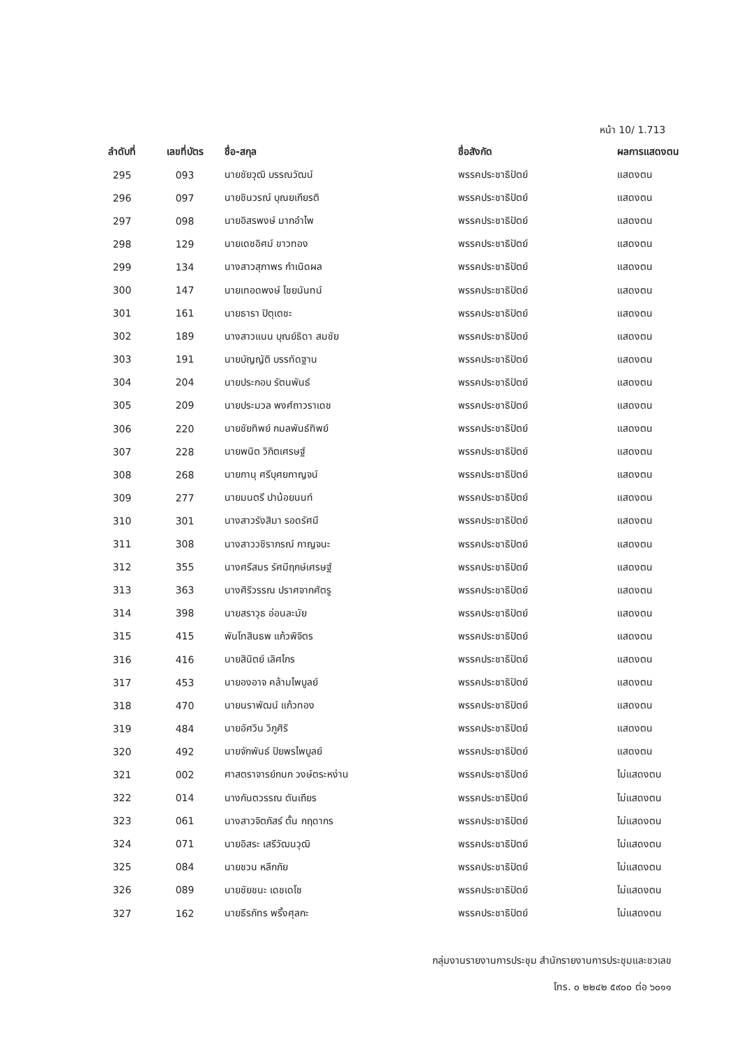หน้า 10/ 1.713
| ลำดับที่ | เลขที่บัตร | ชื่อ-สกุล | ชื่อสังกัด | ผลการแสดงตน |
| --- | --- | --- | --- | --- |
| 295 | 093 | นายชัยวุฒิ บรรณวัฒน์ | พรรคประชาธิปัตย์ | แสดงตน |
| 296 | 097 | นายชินวรณ์ บุณยเกียรติ | พรรคประชาธิปัตย์ | แสดงตน |
| 297 | 098 | นายอิสรพงษ์ มากอำไพ | พรรคประชาธิปัตย์ | แสดงตน |
| 298 | 129 | นายเดชอิศม์ ขาวทอง | พรรคประชาธิปัตย์ | แสดงตน |
| 299 | 134 | นางสาวสุภาพร กำเนิดผล | พรรคประชาธิปัตย์ | แสดงตน |
| 300 | 147 | นายเทอดพงษ์ ไชยนันทน์ | พรรคประชาธิปัตย์ | แสดงตน |
| 301 | 161 | นายธารา ปิตุเตชะ | พรรคประชาธิปัตย์ | แสดงตน |
| 302 | 189 | นางสาวแนน บุณย์ธิดา สมชัย | พรรคประชาธิปัตย์ | แสดงตน |
| 303 | 191 | นายบัญญัติ บรรทัดฐาน | พรรคประชาธิปัตย์ | แสดงตน |
| 304 | 204 | นายประกอบ รัตนพันธ์ | พรรคประชาธิปัตย์ | แสดงตน |
| 305 | 209 | นายประมวล พงศ์ถาวราเดช | พรรคประชาธิปัตย์ | แสดงตน |
| 306 | 220 | นายชัยทิพย์ กมลพันธ์ทิพย์ | พรรคประชาธิปัตย์ | แสดงตน |
| 307 | 228 | นายพนิต วิกิตเศรษฐ์ | พรรคประชาธิปัตย์ | แสดงตน |
| 308 | 268 | นายภานุ ศรีบุศยกาญจน์ | พรรคประชาธิปัตย์ | แสดงตน |
| 309 | 277 | นายมนตรี ปาน้อยนนท์ | พรรคประชาธิปัตย์ | แสดงตน |
| 310 | 301 | นางสาวรังสิมา รอดรัศมี | พรรคประชาธิปัตย์ | แสดงตน |
| 311 | 308 | นางสาววชิราภรณ์ กาญจนะ | พรรคประชาธิปัตย์ | แสดงตน |
| 312 | 355 | นางศรีสมร รัศมีฤกษ์เศรษฐ์ | พรรคประชาธิปัตย์ | แสดงตน |
| 313 | 363 | นางศิริวรรณ ปราศจากศัตรู | พรรคประชาธิปัตย์ | แสดงตน |
| 314 | 398 | นายสราวุธ อ่อนละมัย | พรรคประชาธิปัตย์ | แสดงตน |
| 315 | 415 | พันโทสินธพ แก้วพิจิตร | พรรคประชาธิปัตย์ | แสดงตน |
| 316 | 416 | นายสินิตย์ เลิศไกร | พรรคประชาธิปัตย์ | แสดงตน |
| 317 | 453 | นายองอาจ คล้ามไพบูลย์ | พรรคประชาธิปัตย์ | แสดงตน |
| 318 | 470 | นายนราพัฒน์ แก้วทอง | พรรคประชาธิปัตย์ | แสดงตน |
| 319 | 484 | นายอัศวิน วิภูศิริ | พรรคประชาธิปัตย์ | แสดงตน |
| 320 | 492 | นายจักพันธ์ ปิยพรไพบูลย์ | พรรคประชาธิปัตย์ | แสดงตน |
| 321 | 002 | ศาสตราจารย์กนก วงษ์ตระหง่าน | พรรคประชาธิปัตย์ | ไม่แสดงตน |
| 322 | 014 | นางกันตวรรณ ตันเถียร | พรรคประชาธิปัตย์ | ไม่แสดงตน |
| 323 | 061 | นางสาวจิตภัสร์ ตั้น กฤดากร | พรรคประชาธิปัตย์ | ไม่แสดงตน |
| 324 | 071 | นายอิสระ เสรีวัฒนวุฒิ | พรรคประชาธิปัตย์ | ไม่แสดงตน |
| 325 | 084 | นายชวน หลีกภัย | พรรคประชาธิปัตย์ | ไม่แสดงตน |
| 326 | 089 | นายชัยชนะ เดชเดโช | พรรคประชาธิปัตย์ | ไม่แสดงตน |
| 327 | 162 | นายธีรภัทร พริ้งศุลกะ | พรรคประชาธิปัตย์ | ไม่แสดงตน |
กลุ่มงานรายงานการประชุม สำนักรายงานการประชุมและชวเลข
โทร. ๐ ๒๒๔๒ ๕๙๐๐ ต่อ ๖๐๑๑